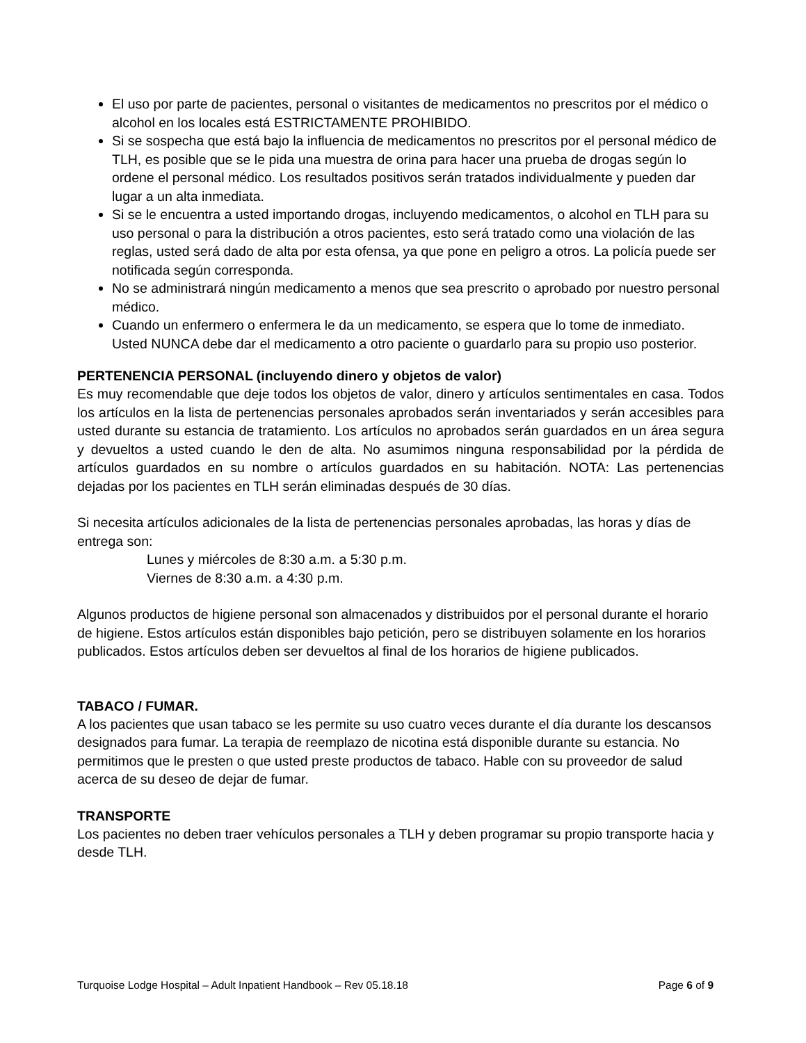El uso por parte de pacientes, personal o visitantes de medicamentos no prescritos por el médico o alcohol en los locales está ESTRICTAMENTE PROHIBIDO.
Si se sospecha que está bajo la influencia de medicamentos no prescritos por el personal médico de TLH, es posible que se le pida una muestra de orina para hacer una prueba de drogas según lo ordene el personal médico. Los resultados positivos serán tratados individualmente y pueden dar lugar a un alta inmediata.
Si se le encuentra a usted importando drogas, incluyendo medicamentos, o alcohol en TLH para su uso personal o para la distribución a otros pacientes, esto será tratado como una violación de las reglas, usted será dado de alta por esta ofensa, ya que pone en peligro a otros. La policía puede ser notificada según corresponda.
No se administrará ningún medicamento a menos que sea prescrito o aprobado por nuestro personal médico.
Cuando un enfermero o enfermera le da un medicamento, se espera que lo tome de inmediato. Usted NUNCA debe dar el medicamento a otro paciente o guardarlo para su propio uso posterior.
PERTENENCIA PERSONAL (incluyendo dinero y objetos de valor)
Es muy recomendable que deje todos los objetos de valor, dinero y artículos sentimentales en casa. Todos los artículos en la lista de pertenencias personales aprobados serán inventariados y serán accesibles para usted durante su estancia de tratamiento. Los artículos no aprobados serán guardados en un área segura y devueltos a usted cuando le den de alta. No asumimos ninguna responsabilidad por la pérdida de artículos guardados en su nombre o artículos guardados en su habitación. NOTA: Las pertenencias dejadas por los pacientes en TLH serán eliminadas después de 30 días.
Si necesita artículos adicionales de la lista de pertenencias personales aprobadas, las horas y días de entrega son:
Lunes y miércoles de 8:30 a.m. a 5:30 p.m.
Viernes de 8:30 a.m. a 4:30 p.m.
Algunos productos de higiene personal son almacenados y distribuidos por el personal durante el horario de higiene. Estos artículos están disponibles bajo petición, pero se distribuyen solamente en los horarios publicados. Estos artículos deben ser devueltos al final de los horarios de higiene publicados.
TABACO / FUMAR.
A los pacientes que usan tabaco se les permite su uso cuatro veces durante el día durante los descansos designados para fumar. La terapia de reemplazo de nicotina está disponible durante su estancia. No permitimos que le presten o que usted preste productos de tabaco. Hable con su proveedor de salud acerca de su deseo de dejar de fumar.
TRANSPORTE
Los pacientes no deben traer vehículos personales a TLH y deben programar su propio transporte hacia y desde TLH.
Turquoise Lodge Hospital – Adult Inpatient Handbook – Rev 05.18.18 Page 6 of 9